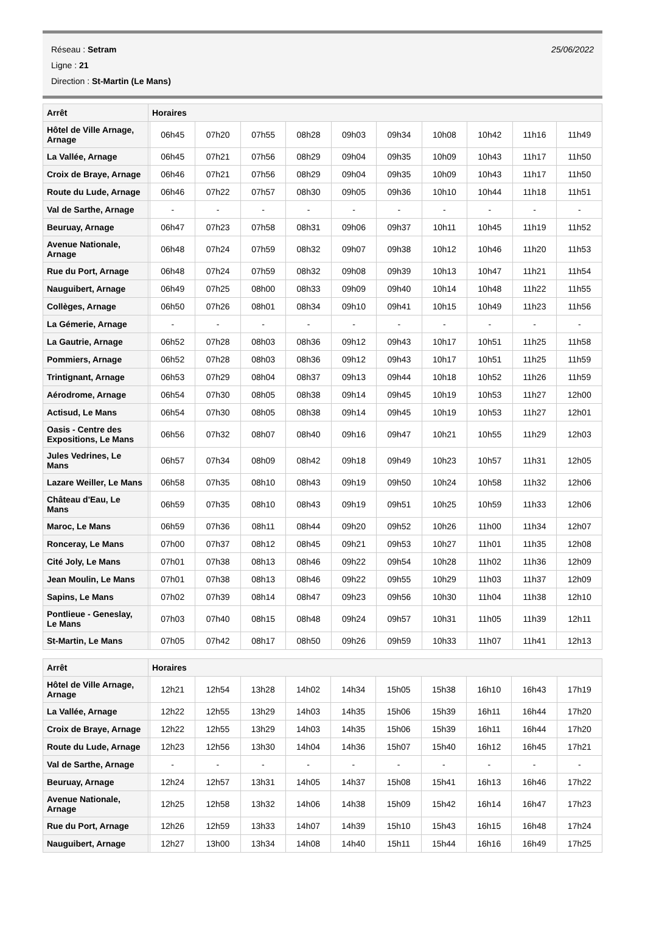25/06/2022
Réseau : Setram
Ligne : 21
Direction : St-Martin (Le Mans)
| Arrêt | Horaires | | | | | | | | | | |
| --- | --- | --- | --- | --- | --- | --- | --- | --- | --- | --- | --- |
| Hôtel de Ville Arnage, Arnage | | 06h45 | 07h20 | 07h55 | 08h28 | 09h03 | 09h34 | 10h08 | 10h42 | 11h16 | 11h49 |
| La Vallée, Arnage | | 06h45 | 07h21 | 07h56 | 08h29 | 09h04 | 09h35 | 10h09 | 10h43 | 11h17 | 11h50 |
| Croix de Braye, Arnage | | 06h46 | 07h21 | 07h56 | 08h29 | 09h04 | 09h35 | 10h09 | 10h43 | 11h17 | 11h50 |
| Route du Lude, Arnage | | 06h46 | 07h22 | 07h57 | 08h30 | 09h05 | 09h36 | 10h10 | 10h44 | 11h18 | 11h51 |
| Val de Sarthe, Arnage | | - | - | - | - | - | - | - | - | - | - |
| Beuruay, Arnage | | 06h47 | 07h23 | 07h58 | 08h31 | 09h06 | 09h37 | 10h11 | 10h45 | 11h19 | 11h52 |
| Avenue Nationale, Arnage | | 06h48 | 07h24 | 07h59 | 08h32 | 09h07 | 09h38 | 10h12 | 10h46 | 11h20 | 11h53 |
| Rue du Port, Arnage | | 06h48 | 07h24 | 07h59 | 08h32 | 09h08 | 09h39 | 10h13 | 10h47 | 11h21 | 11h54 |
| Nauguibert, Arnage | | 06h49 | 07h25 | 08h00 | 08h33 | 09h09 | 09h40 | 10h14 | 10h48 | 11h22 | 11h55 |
| Collèges, Arnage | | 06h50 | 07h26 | 08h01 | 08h34 | 09h10 | 09h41 | 10h15 | 10h49 | 11h23 | 11h56 |
| La Gémerie, Arnage | | - | - | - | - | - | - | - | - | - | - |
| La Gautrie, Arnage | | 06h52 | 07h28 | 08h03 | 08h36 | 09h12 | 09h43 | 10h17 | 10h51 | 11h25 | 11h58 |
| Pommiers, Arnage | | 06h52 | 07h28 | 08h03 | 08h36 | 09h12 | 09h43 | 10h17 | 10h51 | 11h25 | 11h59 |
| Trintignant, Arnage | | 06h53 | 07h29 | 08h04 | 08h37 | 09h13 | 09h44 | 10h18 | 10h52 | 11h26 | 11h59 |
| Aérodrome, Arnage | | 06h54 | 07h30 | 08h05 | 08h38 | 09h14 | 09h45 | 10h19 | 10h53 | 11h27 | 12h00 |
| Actisud, Le Mans | | 06h54 | 07h30 | 08h05 | 08h38 | 09h14 | 09h45 | 10h19 | 10h53 | 11h27 | 12h01 |
| Oasis - Centre des Expositions, Le Mans | | 06h56 | 07h32 | 08h07 | 08h40 | 09h16 | 09h47 | 10h21 | 10h55 | 11h29 | 12h03 |
| Jules Vedrines, Le Mans | | 06h57 | 07h34 | 08h09 | 08h42 | 09h18 | 09h49 | 10h23 | 10h57 | 11h31 | 12h05 |
| Lazare Weiller, Le Mans | | 06h58 | 07h35 | 08h10 | 08h43 | 09h19 | 09h50 | 10h24 | 10h58 | 11h32 | 12h06 |
| Château d'Eau, Le Mans | | 06h59 | 07h35 | 08h10 | 08h43 | 09h19 | 09h51 | 10h25 | 10h59 | 11h33 | 12h06 |
| Maroc, Le Mans | | 06h59 | 07h36 | 08h11 | 08h44 | 09h20 | 09h52 | 10h26 | 11h00 | 11h34 | 12h07 |
| Ronceray, Le Mans | | 07h00 | 07h37 | 08h12 | 08h45 | 09h21 | 09h53 | 10h27 | 11h01 | 11h35 | 12h08 |
| Cité Joly, Le Mans | | 07h01 | 07h38 | 08h13 | 08h46 | 09h22 | 09h54 | 10h28 | 11h02 | 11h36 | 12h09 |
| Jean Moulin, Le Mans | | 07h01 | 07h38 | 08h13 | 08h46 | 09h22 | 09h55 | 10h29 | 11h03 | 11h37 | 12h09 |
| Sapins, Le Mans | | 07h02 | 07h39 | 08h14 | 08h47 | 09h23 | 09h56 | 10h30 | 11h04 | 11h38 | 12h10 |
| Pontlieue - Geneslay, Le Mans | | 07h03 | 07h40 | 08h15 | 08h48 | 09h24 | 09h57 | 10h31 | 11h05 | 11h39 | 12h11 |
| St-Martin, Le Mans | | 07h05 | 07h42 | 08h17 | 08h50 | 09h26 | 09h59 | 10h33 | 11h07 | 11h41 | 12h13 |
| Arrêt | Horaires | | | | | | | | | | |
| --- | --- | --- | --- | --- | --- | --- | --- | --- | --- | --- | --- |
| Hôtel de Ville Arnage, Arnage | | 12h21 | 12h54 | 13h28 | 14h02 | 14h34 | 15h05 | 15h38 | 16h10 | 16h43 | 17h19 |
| La Vallée, Arnage | | 12h22 | 12h55 | 13h29 | 14h03 | 14h35 | 15h06 | 15h39 | 16h11 | 16h44 | 17h20 |
| Croix de Braye, Arnage | | 12h22 | 12h55 | 13h29 | 14h03 | 14h35 | 15h06 | 15h39 | 16h11 | 16h44 | 17h20 |
| Route du Lude, Arnage | | 12h23 | 12h56 | 13h30 | 14h04 | 14h36 | 15h07 | 15h40 | 16h12 | 16h45 | 17h21 |
| Val de Sarthe, Arnage | | - | - | - | - | - | - | - | - | - | - |
| Beuruay, Arnage | | 12h24 | 12h57 | 13h31 | 14h05 | 14h37 | 15h08 | 15h41 | 16h13 | 16h46 | 17h22 |
| Avenue Nationale, Arnage | | 12h25 | 12h58 | 13h32 | 14h06 | 14h38 | 15h09 | 15h42 | 16h14 | 16h47 | 17h23 |
| Rue du Port, Arnage | | 12h26 | 12h59 | 13h33 | 14h07 | 14h39 | 15h10 | 15h43 | 16h15 | 16h48 | 17h24 |
| Nauguibert, Arnage | | 12h27 | 13h00 | 13h34 | 14h08 | 14h40 | 15h11 | 15h44 | 16h16 | 16h49 | 17h25 |